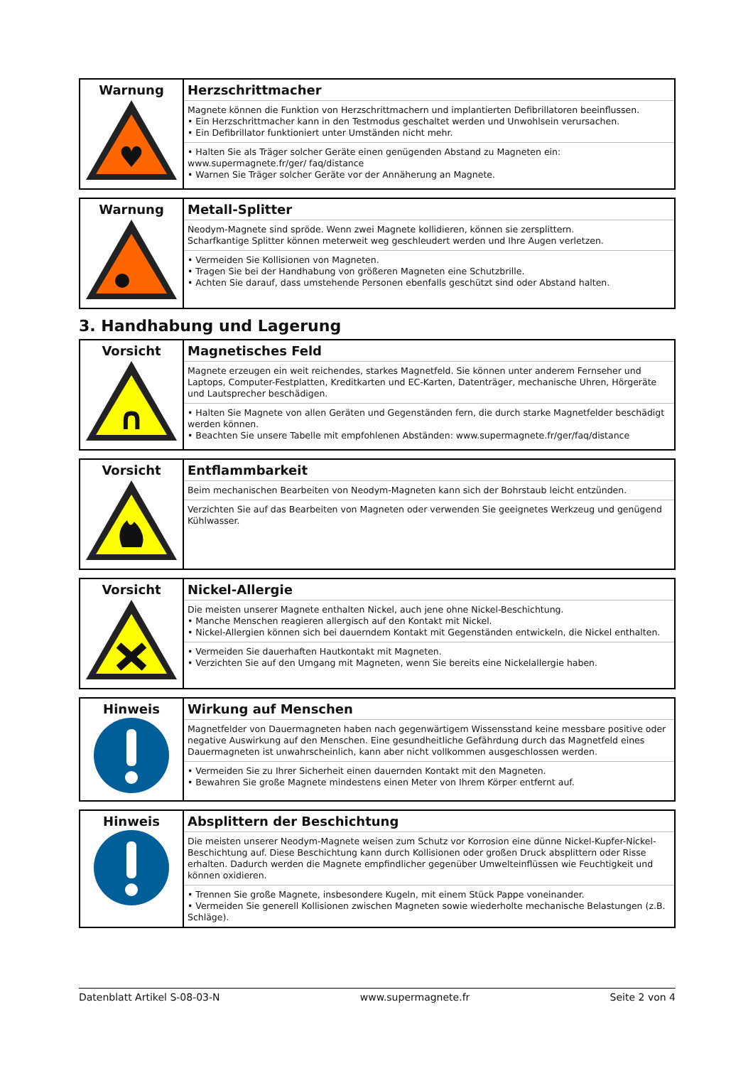| Warnung ♥ | Herzschrittmacher Magnete können die Funktion von Herzschrittmachern und implantierten Defibrillatoren beeinflussen. • Ein Herzschrittmacher kann in den Testmodus geschaltet werden und Unwohlsein verursachen. • Ein Defibrillator funktioniert unter Umständen nicht mehr. • Halten Sie als Träger solcher Geräte einen genügenden Abstand zu Magneten ein: www.supermagnete.fr/ger/ faq/distance • Warnen Sie Träger solcher Geräte vor der Annäherung an Magnete. |
| Warnung | Metall-Splitter Neodym-Magnete sind spröde. Wenn zwei Magnete kollidieren, können sie zersplittern. Scharfkantige Splitter können meterweit weg geschleudert werden und Ihre Augen verletzen. • Vermeiden Sie Kollisionen von Magneten. • Tragen Sie bei der Handhabung von größeren Magneten eine Schutzbrille. • Achten Sie darauf, dass umstehende Personen ebenfalls geschützt sind oder Abstand halten. |
3. Handhabung und Lagerung
| Vorsicht ∩ | Magnetisches Feld Magnete erzeugen ein weit reichendes, starkes Magnetfeld. Sie können unter anderem Fernseher und Laptops, Computer-Festplatten, Kreditkarten und EC-Karten, Datenträger, mechanische Uhren, Hörgeräte und Lautsprecher beschädigen. • Halten Sie Magnete von allen Geräten und Gegenständen fern, die durch starke Magnetfelder beschädigt werden können. • Beachten Sie unsere Tabelle mit empfohlenen Abständen: www.supermagnete.fr/ger/faq/distance |
| Vorsicht | Entflammbarkeit Beim mechanischen Bearbeiten von Neodym-Magneten kann sich der Bohrstaub leicht entzünden. Verzichten Sie auf das Bearbeiten von Magneten oder verwenden Sie geeignetes Werkzeug und genügend Kühlwasser. |
| Vorsicht | Nickel-Allergie Die meisten unserer Magnete enthalten Nickel, auch jene ohne Nickel-Beschichtung. • Manche Menschen reagieren allergisch auf den Kontakt mit Nickel. • Nickel-Allergien können sich bei dauerndem Kontakt mit Gegenständen entwickeln, die Nickel enthalten. • Vermeiden Sie dauerhaften Hautkontakt mit Magneten. • Verzichten Sie auf den Umgang mit Magneten, wenn Sie bereits eine Nickelallergie haben. |
| Hinweis | Wirkung auf Menschen Magnetfelder von Dauermagneten haben nach gegenwärtigem Wissensstand keine messbare positive oder negative Auswirkung auf den Menschen. Eine gesundheitliche Gefährdung durch das Magnetfeld eines Dauermagneten ist unwahrscheinlich, kann aber nicht vollkommen ausgeschlossen werden. • Vermeiden Sie zu Ihrer Sicherheit einen dauernden Kontakt mit den Magneten. • Bewahren Sie große Magnete mindestens einen Meter von Ihrem Körper entfernt auf. |
| Hinweis | Absplittern der Beschichtung Die meisten unserer Neodym-Magnete weisen zum Schutz vor Korrosion eine dünne Nickel-Kupfer-Nickel-Beschichtung auf. Diese Beschichtung kann durch Kollisionen oder großen Druck absplittern oder Risse erhalten. Dadurch werden die Magnete empfindlicher gegenüber Umwelteinflüssen wie Feuchtigkeit und können oxidieren. • Trennen Sie große Magnete, insbesondere Kugeln, mit einem Stück Pappe voneinander. • Vermeiden Sie generell Kollisionen zwischen Magneten sowie wiederholte mechanische Belastungen (z.B. Schläge). |
Datenblatt Artikel S-08-03-N www.supermagnete.fr Seite 2 von 4